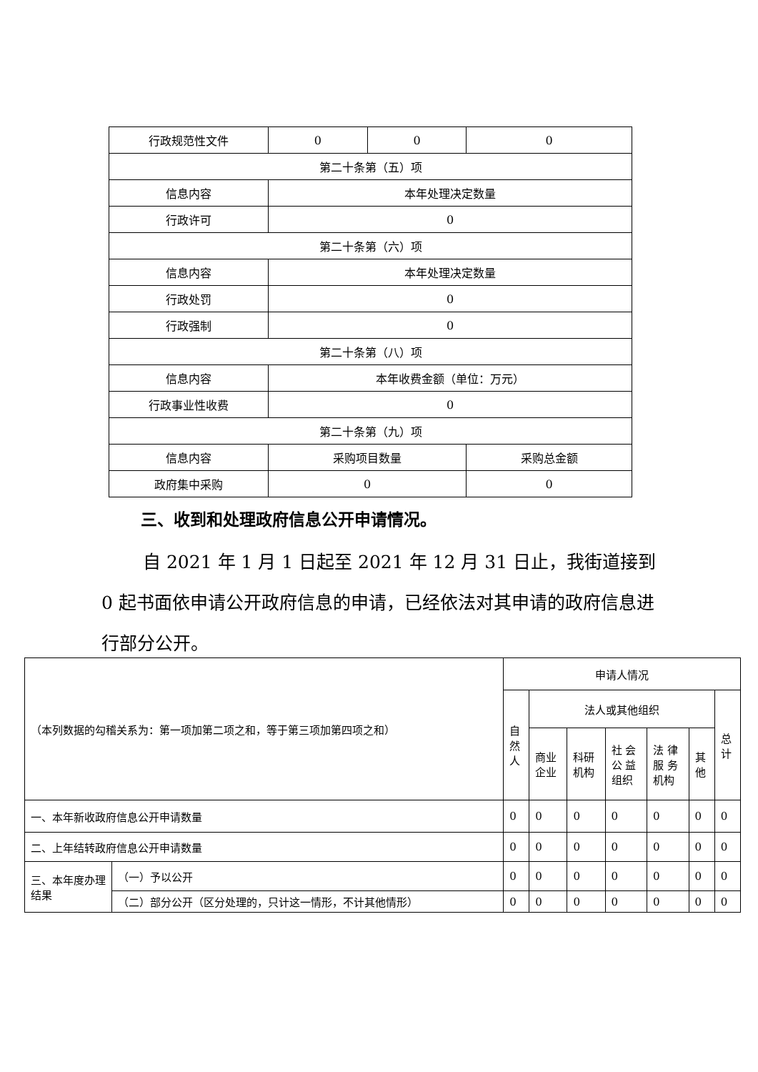| 行政规范性文件 | 0 | 0 | 0 |
| 第二十条第（五）项 | | | |
| 信息内容 | 本年处理决定数量 | | |
| 行政许可 | 0 | | |
| 第二十条第（六）项 | | | |
| 信息内容 | 本年处理决定数量 | | |
| 行政处罚 | 0 | | |
| 行政强制 | 0 | | |
| 第二十条第（八）项 | | | |
| 信息内容 | 本年收费金额（单位：万元） | | |
| 行政事业性收费 | 0 | | |
| 第二十条第（九）项 | | | |
| 信息内容 | 采购项目数量 | | 采购总金额 |
| 政府集中采购 | 0 | | 0 |
三、收到和处理政府信息公开申请情况。
自 2021 年 1 月 1 日起至 2021 年 12 月 31 日止，我街道接到 0 起书面依申请公开政府信息的申请，已经依法对其申请的政府信息进行部分公开。
| （本列数据的勾稽关系为：第一项加第二项之和，等于第三项加第四项之和） | | 申请人情况 | | | | | | |
| | | 自 然 人 | 法人或其他组织 | | | | | 总 计 |
| | | | 商业 企业 | 科研 机构 | 社 会 公 益 组织 | 法 律 服 务 机构 | 其 他 | |
| 一、本年新收政府信息公开申请数量 | | 0 | 0 | 0 | 0 | 0 | 0 | 0 |
| 二、上年结转政府信息公开申请数量 | | 0 | 0 | 0 | 0 | 0 | 0 | 0 |
| 三、本年度办理结果 | （一）予以公开 | 0 | 0 | 0 | 0 | 0 | 0 | 0 |
| | （二）部分公开（区分处理的，只计这一情形，不计其他情形） | 0 | 0 | 0 | 0 | 0 | 0 | 0 |